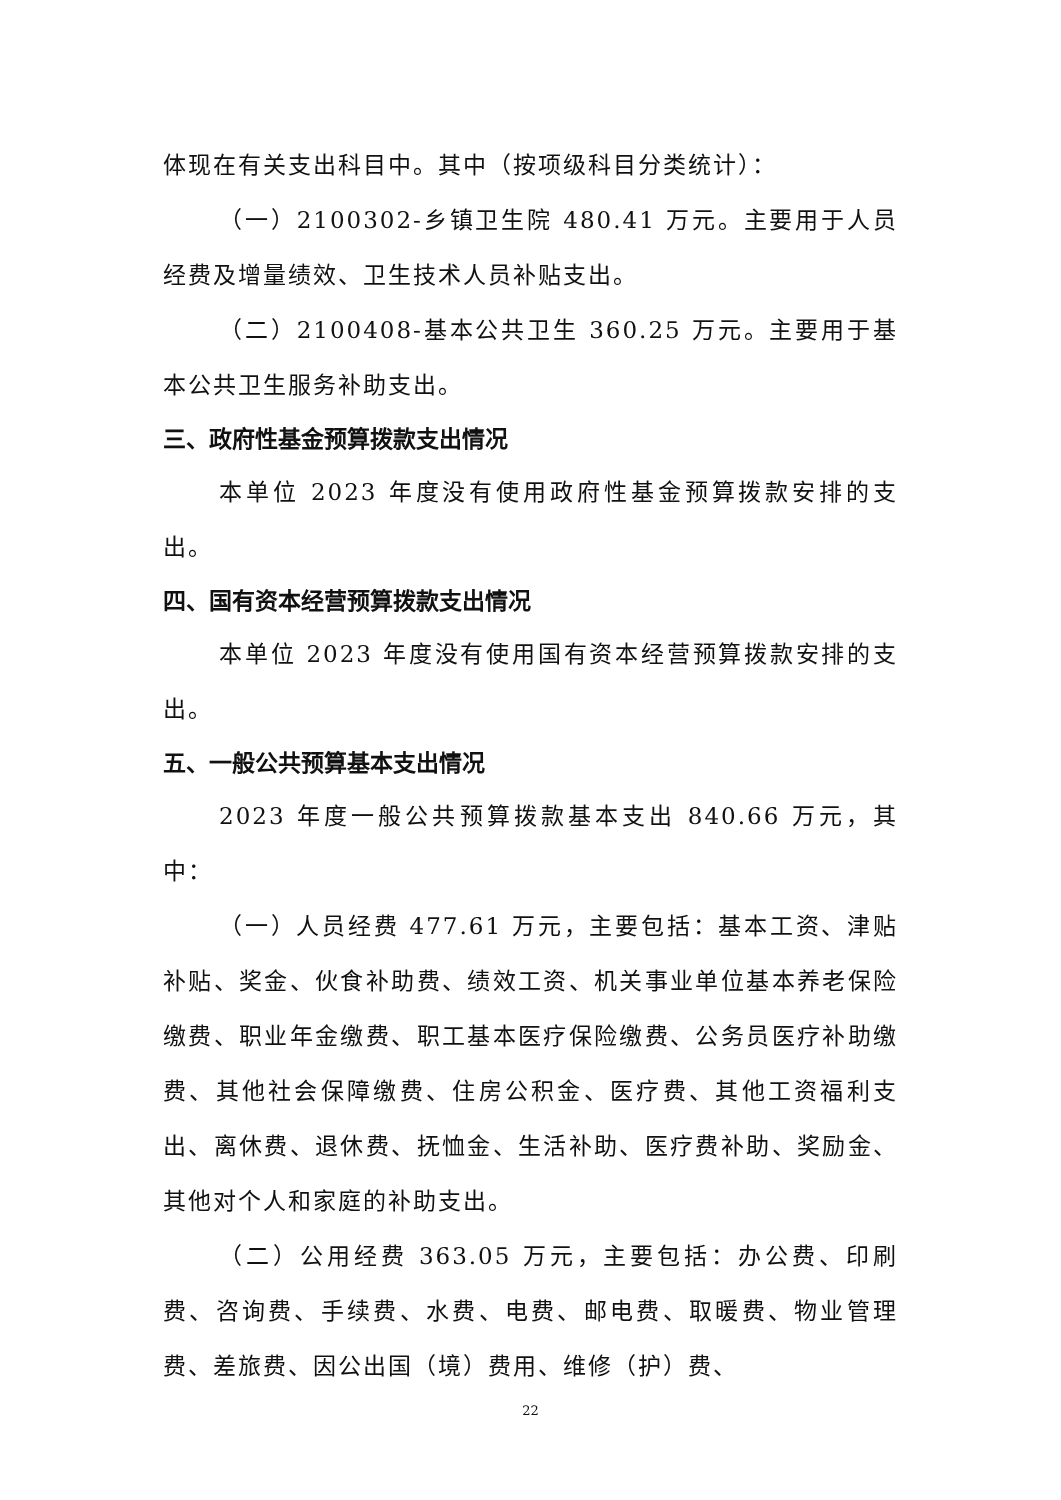体现在有关支出科目中。其中（按项级科目分类统计）：
（一）2100302-乡镇卫生院 480.41 万元。主要用于人员经费及增量绩效、卫生技术人员补贴支出。
（二）2100408-基本公共卫生 360.25 万元。主要用于基本公共卫生服务补助支出。
三、政府性基金预算拨款支出情况
本单位 2023 年度没有使用政府性基金预算拨款安排的支出。
四、国有资本经营预算拨款支出情况
本单位 2023 年度没有使用国有资本经营预算拨款安排的支出。
五、一般公共预算基本支出情况
2023 年度一般公共预算拨款基本支出 840.66 万元，其中：
（一）人员经费 477.61 万元，主要包括：基本工资、津贴补贴、奖金、伙食补助费、绩效工资、机关事业单位基本养老保险缴费、职业年金缴费、职工基本医疗保险缴费、公务员医疗补助缴费、其他社会保障缴费、住房公积金、医疗费、其他工资福利支出、离休费、退休费、抚恤金、生活补助、医疗费补助、奖励金、其他对个人和家庭的补助支出。
（二）公用经费 363.05 万元，主要包括：办公费、印刷费、咨询费、手续费、水费、电费、邮电费、取暖费、物业管理费、差旅费、因公出国（境）费用、维修（护）费、
22